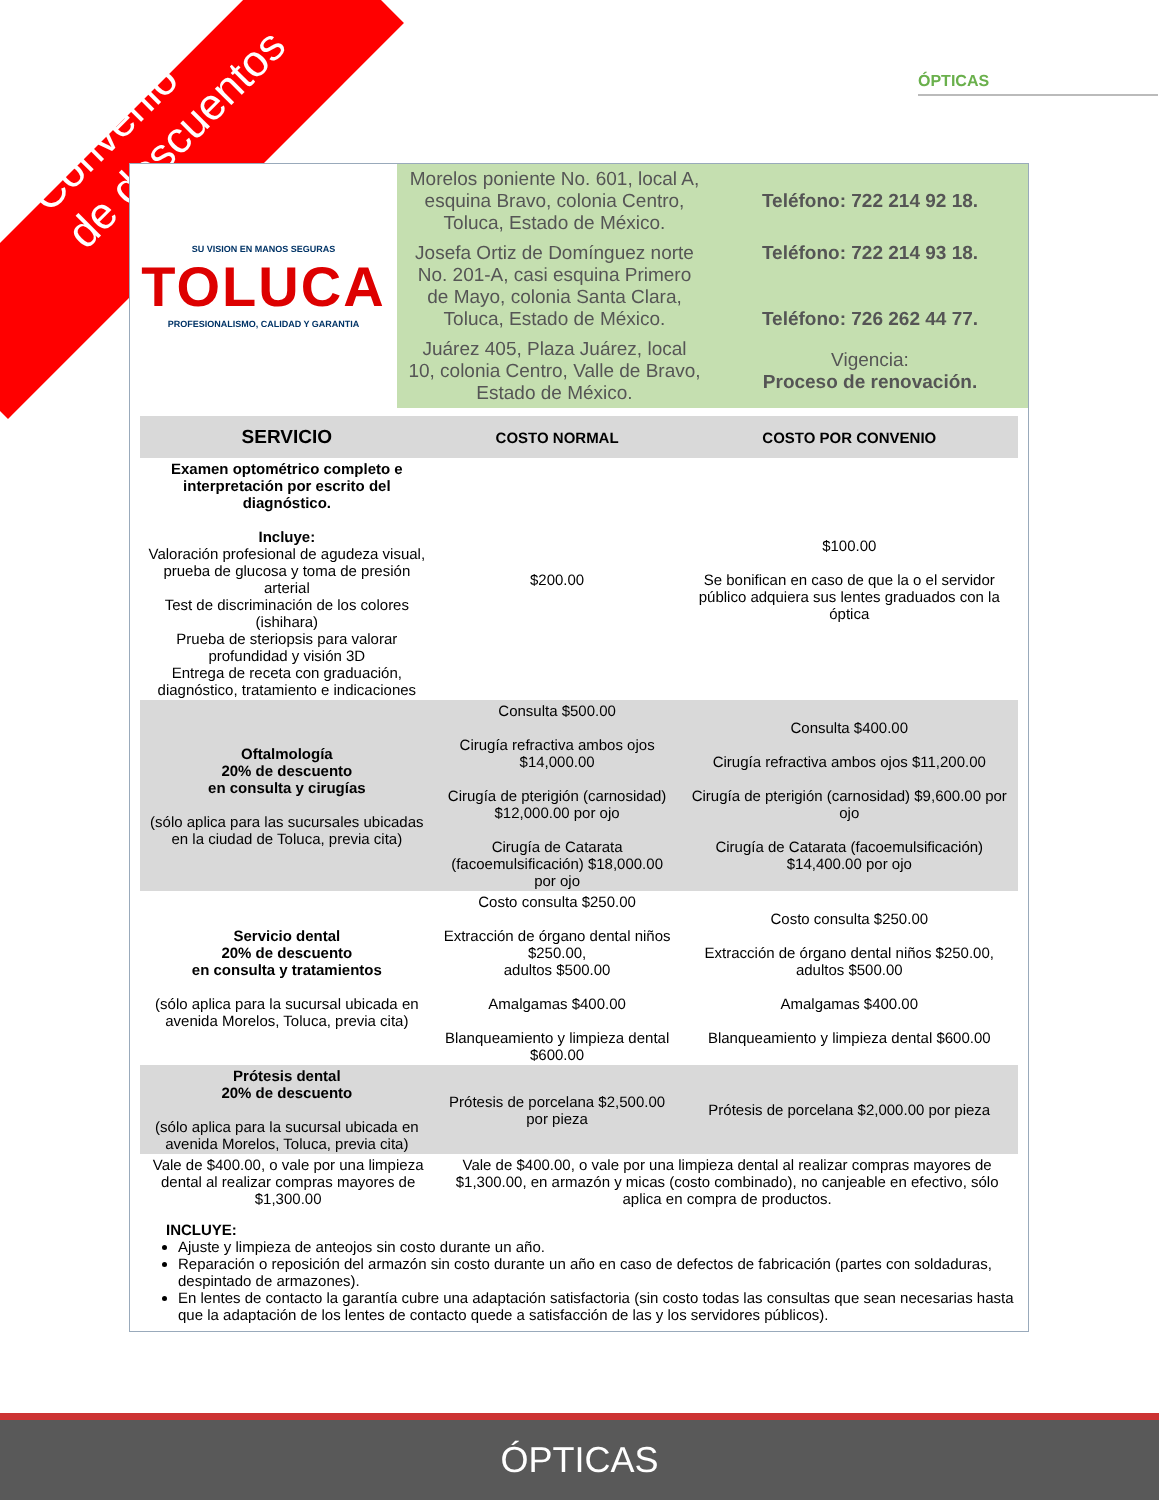Convenio
de descuentos
ÓPTICAS
| SU VISION EN MANOS SEGURAS TOLUCA PROFESIONALISMO, CALIDAD Y GARANTIA | Morelos poniente No. 601, local A, esquina Bravo, colonia Centro, Toluca, Estado de México. | Teléfono: 722 214 92 18. |
| | Josefa Ortiz de Domínguez norte No. 201-A, casi esquina Primero de Mayo, colonia Santa Clara, Toluca, Estado de México. | Teléfono: 722 214 93 18. Teléfono: 726 262 44 77. |
| | Juárez 405, Plaza Juárez, local 10, colonia Centro, Valle de Bravo, Estado de México. | Vigencia: Proceso de renovación. |
| SERVICIO | COSTO NORMAL | COSTO POR CONVENIO |
| --- | --- | --- |
| Examen optométrico completo e interpretación por escrito del diagnóstico. Incluye: Valoración profesional de agudeza visual, prueba de glucosa y toma de presión arterial Test de discriminación de los colores (ishihara) Prueba de steriopsis para valorar profundidad y visión 3D Entrega de receta con graduación, diagnóstico, tratamiento e indicaciones | $200.00 | $100.00 Se bonifican en caso de que la o el servidor público adquiera sus lentes graduados con la óptica |
| Oftalmología 20% de descuento en consulta y cirugías (sólo aplica para las sucursales ubicadas en la ciudad de Toluca, previa cita) | Consulta $500.00 Cirugía refractiva ambos ojos $14,000.00 Cirugía de pterigión (carnosidad) $12,000.00 por ojo Cirugía de Catarata (facoemulsificación) $18,000.00 por ojo | Consulta $400.00 Cirugía refractiva ambos ojos $11,200.00 Cirugía de pterigión (carnosidad) $9,600.00 por ojo Cirugía de Catarata (facoemulsificación) $14,400.00 por ojo |
| Servicio dental 20% de descuento en consulta y tratamientos (sólo aplica para la sucursal ubicada en avenida Morelos, Toluca, previa cita) | Costo consulta $250.00 Extracción de órgano dental niños $250.00, adultos $500.00 Amalgamas $400.00 Blanqueamiento y limpieza dental $600.00 | Costo consulta $250.00 Extracción de órgano dental niños $250.00, adultos $500.00 Amalgamas $400.00 Blanqueamiento y limpieza dental $600.00 |
| Prótesis dental 20% de descuento (sólo aplica para la sucursal ubicada en avenida Morelos, Toluca, previa cita) | Prótesis de porcelana $2,500.00 por pieza | Prótesis de porcelana $2,000.00 por pieza |
| Vale de $400.00, o vale por una limpieza dental al realizar compras mayores de $1,300.00 | Vale de $400.00, o vale por una limpieza dental al realizar compras mayores de $1,300.00, en armazón y micas (costo combinado), no canjeable en efectivo, sólo aplica en compra de productos. |
INCLUYE:
Ajuste y limpieza de anteojos sin costo durante un año.
Reparación o reposición del armazón sin costo durante un año en caso de defectos de fabricación (partes con soldaduras, despintado de armazones).
En lentes de contacto la garantía cubre una adaptación satisfactoria (sin costo todas las consultas que sean necesarias hasta que la adaptación de los lentes de contacto quede a satisfacción de las y los servidores públicos).
ÓPTICAS